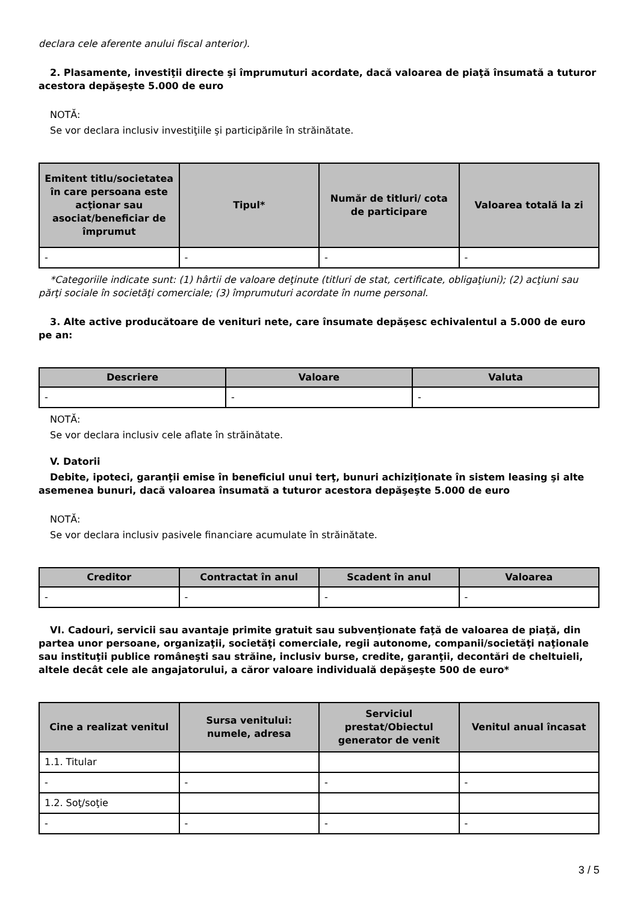declara cele aferente anului fiscal anterior).
2. Plasamente, investiţii directe şi împrumuturi acordate, dacă valoarea de piaţă însumată a tuturor acestora depăşeşte 5.000 de euro
NOTĂ:
Se vor declara inclusiv investiţiile şi participările în străinătate.
| Emitent titlu/societatea în care persoana este acţionar sau asociat/beneficiar de împrumut | Tipul* | Număr de titluri/ cota de participare | Valoarea totală la zi |
| --- | --- | --- | --- |
| - | - | - | - |
*Categoriile indicate sunt: (1) hârtii de valoare deţinute (titluri de stat, certificate, obligaţiuni); (2) acţiuni sau părţi sociale în societăţi comerciale; (3) împrumuturi acordate în nume personal.
3. Alte active producătoare de venituri nete, care însumate depăşesc echivalentul a 5.000 de euro pe an:
| Descriere | Valoare | Valuta |
| --- | --- | --- |
| - | - | - |
NOTĂ:
Se vor declara inclusiv cele aflate în străinătate.
V. Datorii
Debite, ipoteci, garanţii emise în beneficiul unui terţ, bunuri achiziţionate în sistem leasing şi alte asemenea bunuri, dacă valoarea însumată a tuturor acestora depăşeşte 5.000 de euro
NOTĂ:
Se vor declara inclusiv pasivele financiare acumulate în străinătate.
| Creditor | Contractat în anul | Scadent în anul | Valoarea |
| --- | --- | --- | --- |
| - | - | - | - |
VI. Cadouri, servicii sau avantaje primite gratuit sau subvenţionate faţă de valoarea de piaţă, din partea unor persoane, organizaţii, societăţi comerciale, regii autonome, companii/societăţi naţionale sau instituţii publice româneşti sau străine, inclusiv burse, credite, garanţii, decontări de cheltuieli, altele decât cele ale angajatorului, a căror valoare individuală depăşeşte 500 de euro*
| Cine a realizat venitul | Sursa venitului: numele, adresa | Serviciul prestat/Obiectul generator de venit | Venitul anual încasat |
| --- | --- | --- | --- |
| 1.1. Titular | | | |
| - | - | - | - |
| 1.2. Soţ/soţie | | | |
| - | - | - | - |
3 / 5